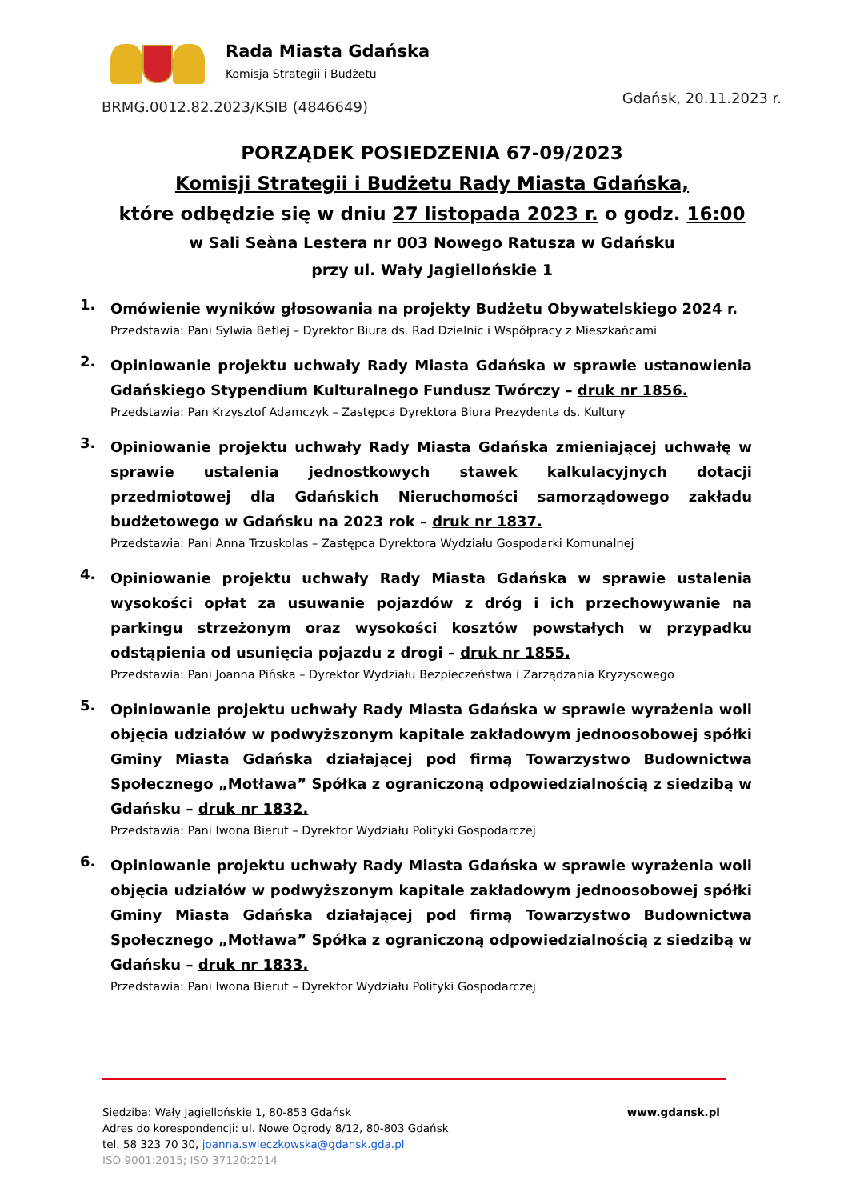Rada Miasta Gdańska
Komisja Strategii i Budżetu
Gdańsk, 20.11.2023 r.
BRMG.0012.82.2023/KSIB (4846649)
PORZĄDEK POSIEDZENIA 67-09/2023
Komisji Strategii i Budżetu Rady Miasta Gdańska,
które odbędzie się w dniu 27 listopada 2023 r. o godz. 16:00
w Sali Seàna Lestera nr 003 Nowego Ratusza w Gdańsku
przy ul. Wały Jagiellońskie 1
1.
Omówienie wyników głosowania na projekty Budżetu Obywatelskiego 2024 r.
Przedstawia: Pani Sylwia Betlej – Dyrektor Biura ds. Rad Dzielnic i Współpracy z Mieszkańcami
2.
Opiniowanie projektu uchwały Rady Miasta Gdańska w sprawie ustanowienia Gdańskiego Stypendium Kulturalnego Fundusz Twórczy – druk nr 1856.
Przedstawia: Pan Krzysztof Adamczyk – Zastępca Dyrektora Biura Prezydenta ds. Kultury
3.
Opiniowanie projektu uchwały Rady Miasta Gdańska zmieniającej uchwałę w sprawie ustalenia jednostkowych stawek kalkulacyjnych dotacji przedmiotowej dla Gdańskich Nieruchomości samorządowego zakładu budżetowego w Gdańsku na 2023 rok – druk nr 1837.
Przedstawia: Pani Anna Trzuskolas – Zastępca Dyrektora Wydziału Gospodarki Komunalnej
4.
Opiniowanie projektu uchwały Rady Miasta Gdańska w sprawie ustalenia wysokości opłat za usuwanie pojazdów z dróg i ich przechowywanie na parkingu strzeżonym oraz wysokości kosztów powstałych w przypadku odstąpienia od usunięcia pojazdu z drogi – druk nr 1855.
Przedstawia: Pani Joanna Pińska – Dyrektor Wydziału Bezpieczeństwa i Zarządzania Kryzysowego
5.
Opiniowanie projektu uchwały Rady Miasta Gdańska w sprawie wyrażenia woli objęcia udziałów w podwyższonym kapitale zakładowym jednoosobowej spółki Gminy Miasta Gdańska działającej pod firmą Towarzystwo Budownictwa Społecznego „Motława” Spółka z ograniczoną odpowiedzialnością z siedzibą w Gdańsku – druk nr 1832.
Przedstawia: Pani Iwona Bierut – Dyrektor Wydziału Polityki Gospodarczej
6.
Opiniowanie projektu uchwały Rady Miasta Gdańska w sprawie wyrażenia woli objęcia udziałów w podwyższonym kapitale zakładowym jednoosobowej spółki Gminy Miasta Gdańska działającej pod firmą Towarzystwo Budownictwa Społecznego „Motława” Spółka z ograniczoną odpowiedzialnością z siedzibą w Gdańsku – druk nr 1833.
Przedstawia: Pani Iwona Bierut – Dyrektor Wydziału Polityki Gospodarczej
Siedziba: Wały Jagiellońskie 1, 80-853 Gdańsk
Adres do korespondencji: ul. Nowe Ogrody 8/12, 80-803 Gdańsk
tel. 58 323 70 30, joanna.swieczkowska@gdansk.gda.pl
ISO 9001:2015; ISO 37120:2014
www.gdansk.pl